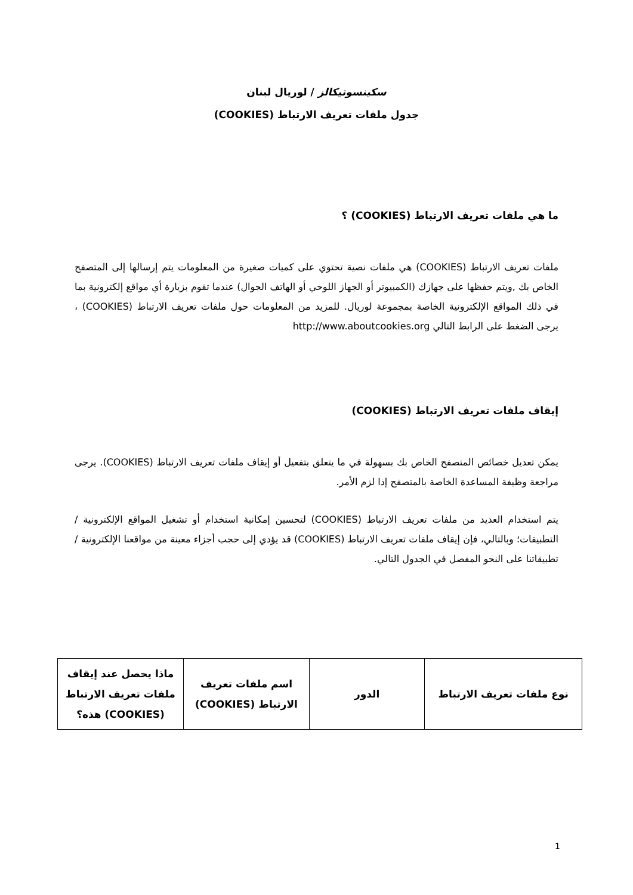سكينسوتيكالز / لوريال لبنان
جدول ملفات تعريف الارتباط (COOKIES)
ما هي ملفات تعريف الارتباط (COOKIES) ؟
ملفات تعريف الارتباط (COOKIES) هي ملفات نصية تحتوي على كميات صغيرة من المعلومات يتم إرسالها إلى المتصفح الخاص بك ,ويتم حفظها على جهازك (الكمبيوتر أو الجهاز اللوحي أو الهاتف الجوال) عندما تقوم بزيارة أي مواقع إلكترونية بما في ذلك المواقع الإلكترونية الخاصة بمجموعة لوريال. للمزيد من المعلومات حول ملفات تعريف الارتباط (COOKIES) ، يرجى الضغط على الرابط التالي http://www.aboutcookies.org
إيقاف ملفات تعريف الارتباط (COOKIES)
يمكن تعديل خصائص المتصفح الخاص بك بسهولة في ما يتعلق بتفعيل أو إيقاف ملفات تعريف الارتباط (COOKIES). يرجى مراجعة وظيفة المساعدة الخاصة بالمتصفح إذا لزم الأمر.
يتم استخدام العديد من ملفات تعريف الارتباط (COOKIES) لتحسين إمكانية استخدام أو تشغيل المواقع الإلكترونية / التطبيقات؛ وبالتالي، فإن إيقاف ملفات تعريف الارتباط (COOKIES) قد يؤدي إلى حجب أجزاء معينة من مواقعنا الإلكترونية / تطبيقاتنا على النحو المفصل في الجدول التالي.
| نوع ملفات تعريف الارتباط | الدور | اسم ملفات تعريف الارتباط (COOKIES) | ماذا يحصل عند إيقاف ملفات تعريف الارتباط (COOKIES) هذه؟ |
1